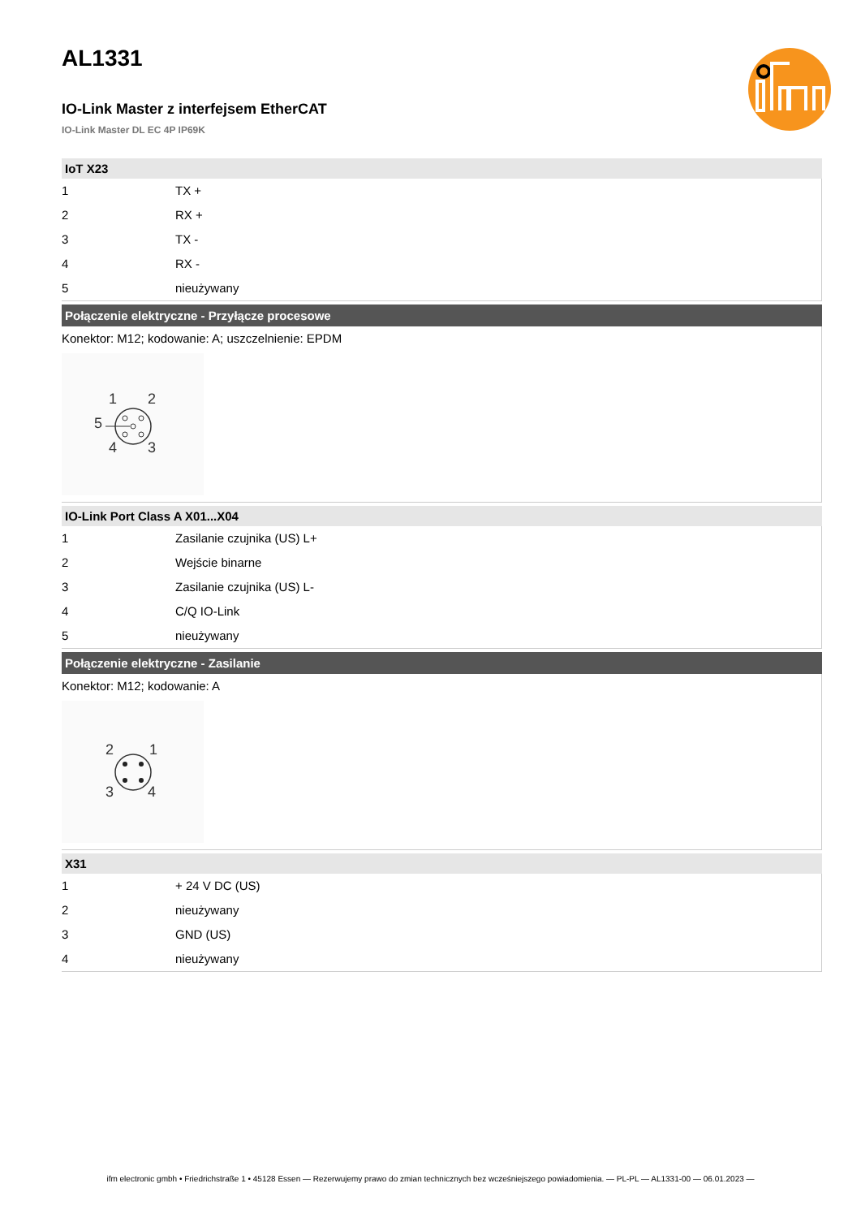AL1331
IO-Link Master z interfejsem EtherCAT
IO-Link Master DL EC 4P IP69K
IoT X23
| 1 | TX + |
| 2 | RX + |
| 3 | TX - |
| 4 | RX - |
| 5 | nieużywany |
Połączenie elektryczne - Przyłącze procesowe
Konektor: M12; kodowanie: A; uszczelnienie: EPDM
1
2
5
4
3
IO-Link Port Class A X01...X04
| 1 | Zasilanie czujnika (US) L+ |
| 2 | Wejście binarne |
| 3 | Zasilanie czujnika (US) L- |
| 4 | C/Q IO-Link |
| 5 | nieużywany |
Połączenie elektryczne - Zasilanie
Konektor: M12; kodowanie: A
2
1
3
4
X31
| 1 | + 24 V DC (US) |
| 2 | nieużywany |
| 3 | GND (US) |
| 4 | nieużywany |
ifm electronic gmbh • Friedrichstraße 1 • 45128 Essen — Rezerwujemy prawo do zmian technicznych bez wcześniejszego powiadomienia. — PL-PL — AL1331-00 — 06.01.2023 —